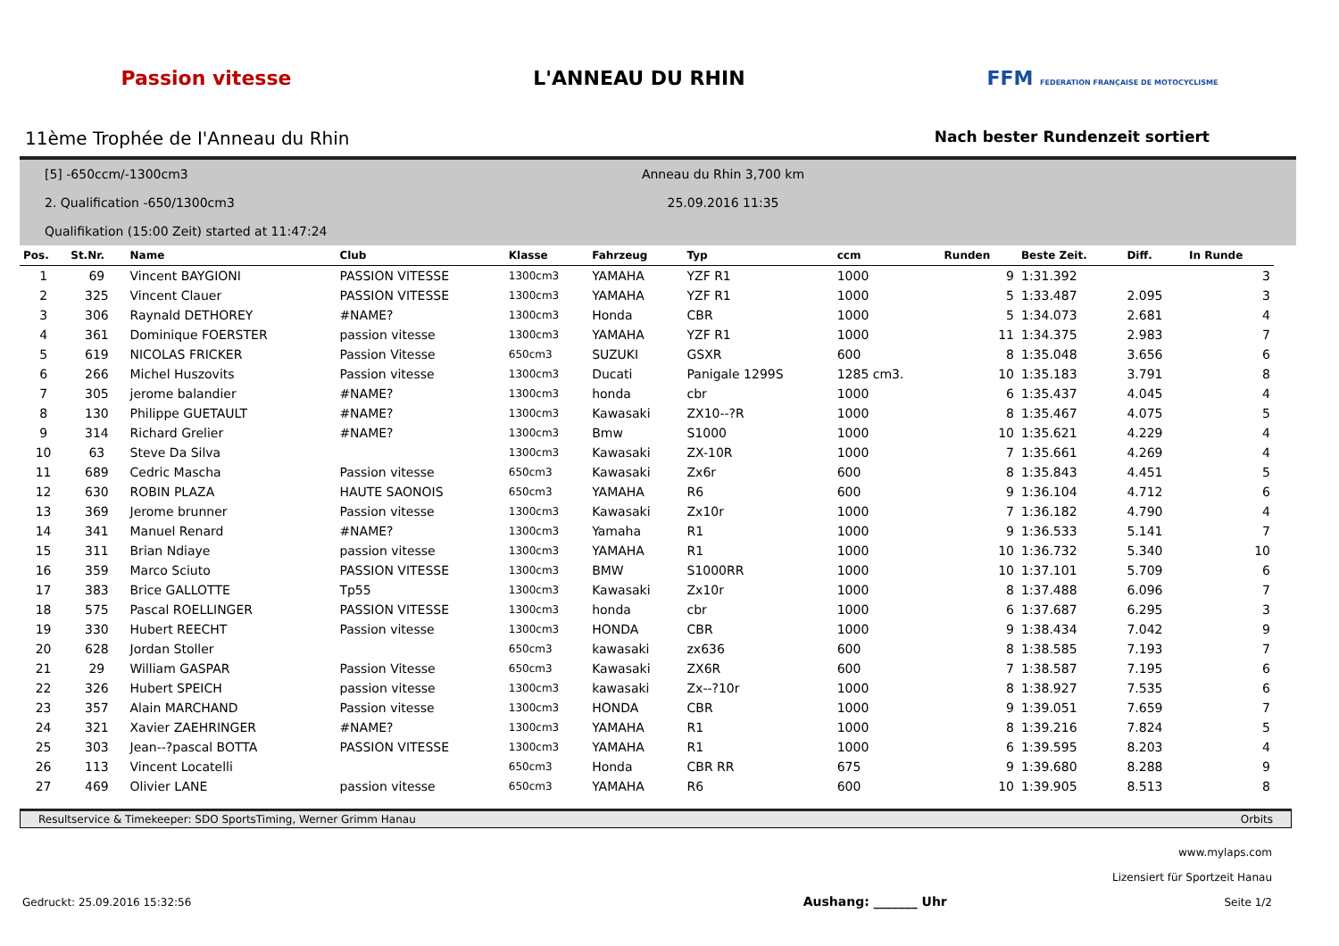Passion vitesse L'ANNEAU DU RHIN FFM FEDERATION FRANÇAISE DE MOTOCYCLISME
11ème Trophée de I'Anneau du Rhin Nach bester Rundenzeit sortiert
[5] -650ccm/-1300cm3
2. Qualification -650/1300cm3
Qualifikation (15:00 Zeit) started at 11:47:24
Anneau du Rhin 3,700 km
25.09.2016 11:35
| Pos. | St.Nr. | Name | Club | Klasse | Fahrzeug | Typ | ccm | Runden | Beste Zeit. | Diff. | In Runde |
| --- | --- | --- | --- | --- | --- | --- | --- | --- | --- | --- | --- |
| 1 | 69 | Vincent BAYGIONI | PASSION VITESSE | 1300cm3 | YAMAHA | YZF R1 | 1000 | 9 | 1:31.392 | | 3 |
| 2 | 325 | Vincent Clauer | PASSION VITESSE | 1300cm3 | YAMAHA | YZF R1 | 1000 | 5 | 1:33.487 | 2.095 | 3 |
| 3 | 306 | Raynald DETHOREY | #NAME? | 1300cm3 | Honda | CBR | 1000 | 5 | 1:34.073 | 2.681 | 4 |
| 4 | 361 | Dominique FOERSTER | passion vitesse | 1300cm3 | YAMAHA | YZF R1 | 1000 | 11 | 1:34.375 | 2.983 | 7 |
| 5 | 619 | NICOLAS FRICKER | Passion Vitesse | 650cm3 | SUZUKI | GSXR | 600 | 8 | 1:35.048 | 3.656 | 6 |
| 6 | 266 | Michel Huszovits | Passion vitesse | 1300cm3 | Ducati | Panigale 1299S | 1285 cm3. | 10 | 1:35.183 | 3.791 | 8 |
| 7 | 305 | jerome balandier | #NAME? | 1300cm3 | honda | cbr | 1000 | 6 | 1:35.437 | 4.045 | 4 |
| 8 | 130 | Philippe GUETAULT | #NAME? | 1300cm3 | Kawasaki | ZX10--?R | 1000 | 8 | 1:35.467 | 4.075 | 5 |
| 9 | 314 | Richard Grelier | #NAME? | 1300cm3 | Bmw | S1000 | 1000 | 10 | 1:35.621 | 4.229 | 4 |
| 10 | 63 | Steve Da Silva | | 1300cm3 | Kawasaki | ZX-10R | 1000 | 7 | 1:35.661 | 4.269 | 4 |
| 11 | 689 | Cedric Mascha | Passion vitesse | 650cm3 | Kawasaki | Zx6r | 600 | 8 | 1:35.843 | 4.451 | 5 |
| 12 | 630 | ROBIN PLAZA | HAUTE SAONOIS | 650cm3 | YAMAHA | R6 | 600 | 9 | 1:36.104 | 4.712 | 6 |
| 13 | 369 | Jerome brunner | Passion vitesse | 1300cm3 | Kawasaki | Zx10r | 1000 | 7 | 1:36.182 | 4.790 | 4 |
| 14 | 341 | Manuel Renard | #NAME? | 1300cm3 | Yamaha | R1 | 1000 | 9 | 1:36.533 | 5.141 | 7 |
| 15 | 311 | Brian Ndiaye | passion vitesse | 1300cm3 | YAMAHA | R1 | 1000 | 10 | 1:36.732 | 5.340 | 10 |
| 16 | 359 | Marco Sciuto | PASSION VITESSE | 1300cm3 | BMW | S1000RR | 1000 | 10 | 1:37.101 | 5.709 | 6 |
| 17 | 383 | Brice GALLOTTE | Tp55 | 1300cm3 | Kawasaki | Zx10r | 1000 | 8 | 1:37.488 | 6.096 | 7 |
| 18 | 575 | Pascal ROELLINGER | PASSION VITESSE | 1300cm3 | honda | cbr | 1000 | 6 | 1:37.687 | 6.295 | 3 |
| 19 | 330 | Hubert REECHT | Passion vitesse | 1300cm3 | HONDA | CBR | 1000 | 9 | 1:38.434 | 7.042 | 9 |
| 20 | 628 | Jordan Stoller | | 650cm3 | kawasaki | zx636 | 600 | 8 | 1:38.585 | 7.193 | 7 |
| 21 | 29 | William GASPAR | Passion Vitesse | 650cm3 | Kawasaki | ZX6R | 600 | 7 | 1:38.587 | 7.195 | 6 |
| 22 | 326 | Hubert SPEICH | passion vitesse | 1300cm3 | kawasaki | Zx--?10r | 1000 | 8 | 1:38.927 | 7.535 | 6 |
| 23 | 357 | Alain MARCHAND | Passion vitesse | 1300cm3 | HONDA | CBR | 1000 | 9 | 1:39.051 | 7.659 | 7 |
| 24 | 321 | Xavier ZAEHRINGER | #NAME? | 1300cm3 | YAMAHA | R1 | 1000 | 8 | 1:39.216 | 7.824 | 5 |
| 25 | 303 | Jean--?pascal BOTTA | PASSION VITESSE | 1300cm3 | YAMAHA | R1 | 1000 | 6 | 1:39.595 | 8.203 | 4 |
| 26 | 113 | Vincent Locatelli | | 650cm3 | Honda | CBR RR | 675 | 9 | 1:39.680 | 8.288 | 9 |
| 27 | 469 | Olivier LANE | passion vitesse | 650cm3 | YAMAHA | R6 | 600 | 10 | 1:39.905 | 8.513 | 8 |
Resultservice & Timekeeper: SDO SportsTiming, Werner Grimm Hanau Orbits
Gedruckt: 25.09.2016 15:32:56 Aushang: _______ Uhr www.mylaps.com
Lizensiert für Sportzeit Hanau
Seite 1/2